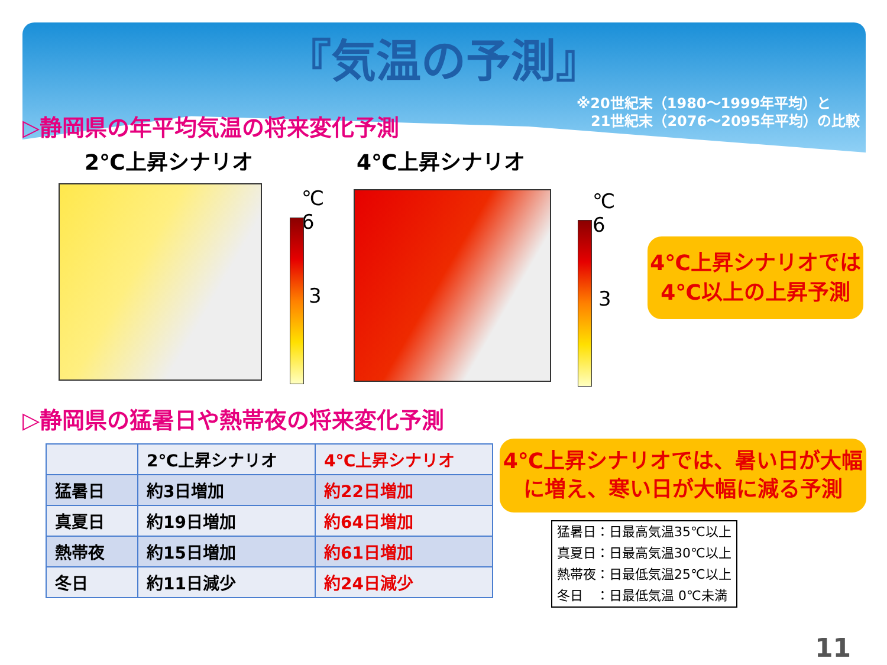『気温の予測』
※20世紀末（1980～1999年平均）と
　21世紀末（2076～2095年平均）の比較
▷静岡県の年平均気温の将来変化予測
2℃上昇シナリオ 4℃上昇シナリオ
℃
6
3
℃
6
3
4℃上昇シナリオでは
4℃以上の上昇予測
▷静岡県の猛暑日や熱帯夜の将来変化予測
| | 2℃上昇シナリオ | 4℃上昇シナリオ |
| --- | --- | --- |
| 猛暑日 | 約3日増加 | 約22日増加 |
| 真夏日 | 約19日増加 | 約64日増加 |
| 熱帯夜 | 約15日増加 | 約61日増加 |
| 冬日 | 約11日減少 | 約24日減少 |
4℃上昇シナリオでは、暑い日が大幅
に増え、寒い日が大幅に減る予測
猛暑日：日最高気温35℃以上
真夏日：日最高気温30℃以上
熱帯夜：日最低気温25℃以上
冬日　：日最低気温 0℃未満
11